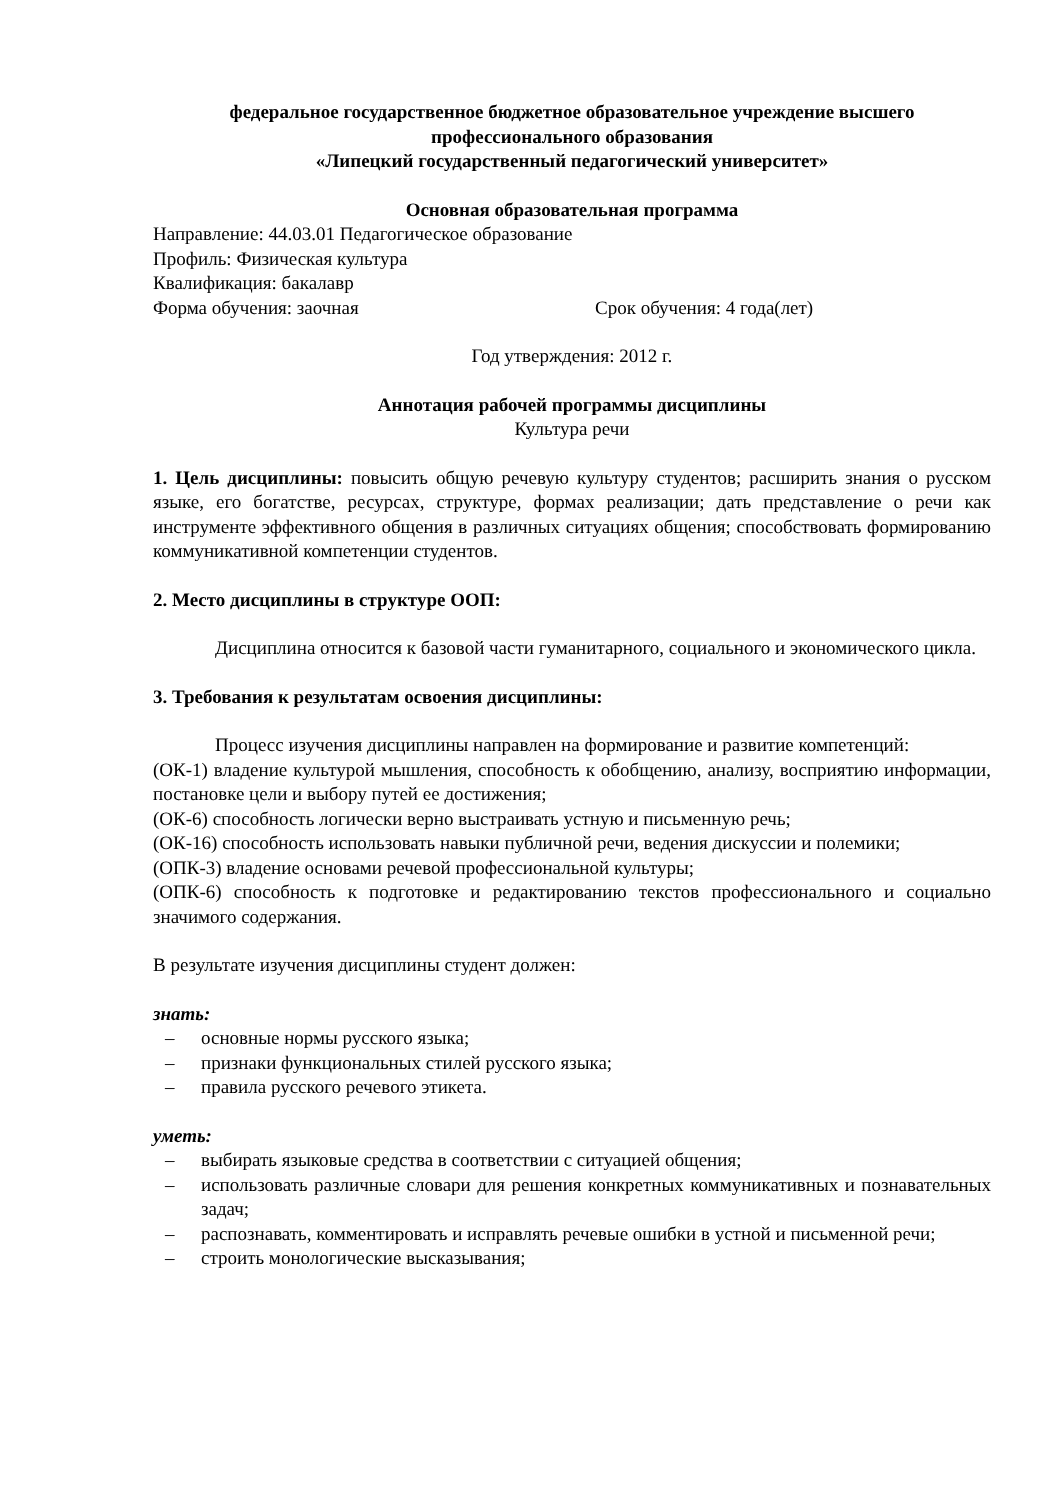федеральное государственное бюджетное образовательное учреждение высшего профессионального образования
«Липецкий государственный педагогический университет»
Основная образовательная программа
Направление: 44.03.01 Педагогическое образование
Профиль: Физическая культура
Квалификация: бакалавр
Форма обучения: заочная Срок обучения: 4 года(лет)
Год утверждения: 2012 г.
Аннотация рабочей программы дисциплины
Культура речи
1. Цель дисциплины: повысить общую речевую культуру студентов; расширить знания о русском языке, его богатстве, ресурсах, структуре, формах реализации; дать представление о речи как инструменте эффективного общения в различных ситуациях общения; способствовать формированию коммуникативной компетенции студентов.
2. Место дисциплины в структуре ООП:
Дисциплина относится к базовой части гуманитарного, социального и экономического цикла.
3. Требования к результатам освоения дисциплины:
Процесс изучения дисциплины направлен на формирование и развитие компетенций:
(ОК-1) владение культурой мышления, способность к обобщению, анализу, восприятию информации, постановке цели и выбору путей ее достижения;
(ОК-6) способность логически верно выстраивать устную и письменную речь;
(ОК-16) способность использовать навыки публичной речи, ведения дискуссии и полемики;
(ОПК-3) владение основами речевой профессиональной культуры;
(ОПК-6) способность к подготовке и редактированию текстов профессионального и социально значимого содержания.
В результате изучения дисциплины студент должен:
знать:
– основные нормы русского языка;
– признаки функциональных стилей русского языка;
– правила русского речевого этикета.
уметь:
– выбирать языковые средства в соответствии с ситуацией общения;
– использовать различные словари для решения конкретных коммуникативных и познавательных задач;
– распознавать, комментировать и исправлять речевые ошибки в устной и письменной речи;
– строить монологические высказывания;